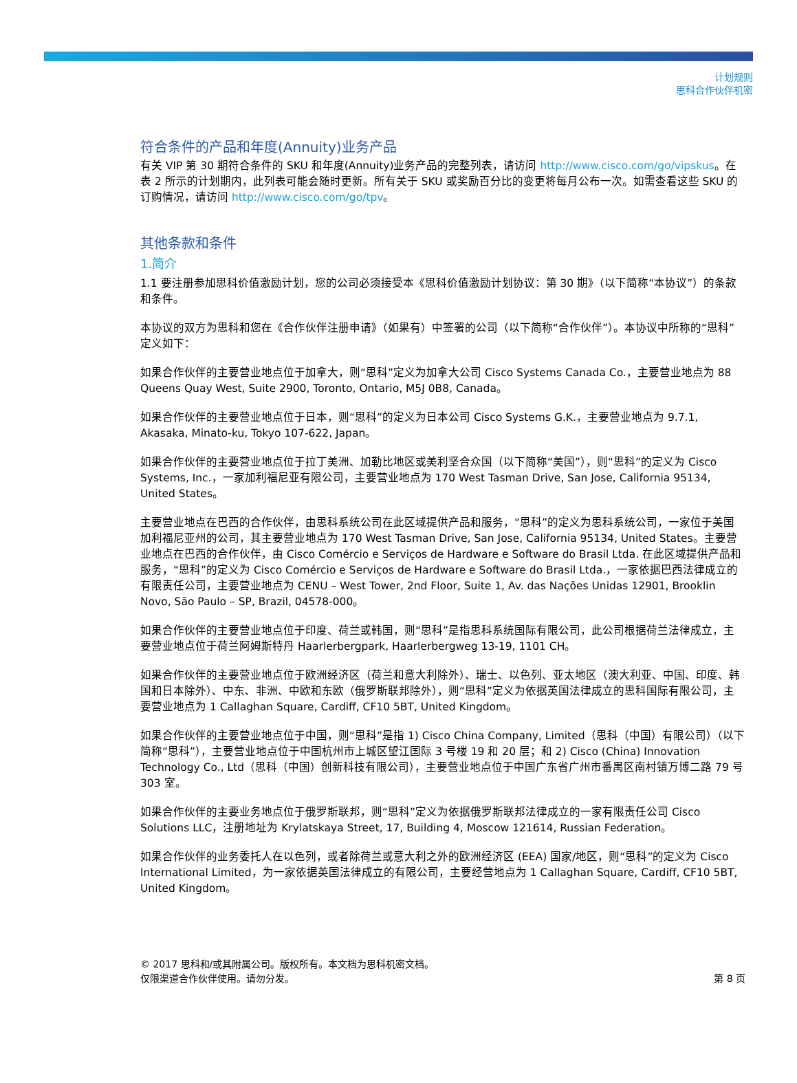计划规则
思科合作伙伴机密
符合条件的产品和年度(Annuity)业务产品
有关 VIP 第 30 期符合条件的 SKU 和年度(Annuity)业务产品的完整列表，请访问 http://www.cisco.com/go/vipskus。在表 2 所示的计划期内，此列表可能会随时更新。所有关于 SKU 或奖励百分比的变更将每月公布一次。如需查看这些 SKU 的订购情况，请访问 http://www.cisco.com/go/tpv。
其他条款和条件
1.简介
1.1 要注册参加思科价值激励计划，您的公司必须接受本《思科价值激励计划协议：第 30 期》（以下简称“本协议”）的条款和条件。
本协议的双方为思科和您在《合作伙伴注册申请》（如果有）中签署的公司（以下简称“合作伙伴”）。本协议中所称的“思科”定义如下：
如果合作伙伴的主要营业地点位于加拿大，则“思科”定义为加拿大公司 Cisco Systems Canada Co.，主要营业地点为 88 Queens Quay West, Suite 2900, Toronto, Ontario, M5J 0B8, Canada。
如果合作伙伴的主要营业地点位于日本，则“思科”的定义为日本公司 Cisco Systems G.K.，主要营业地点为 9.7.1, Akasaka, Minato-ku, Tokyo 107-622, Japan。
如果合作伙伴的主要营业地点位于拉丁美洲、加勒比地区或美利坚合众国（以下简称“美国”），则“思科”的定义为 Cisco Systems, Inc.，一家加利福尼亚有限公司，主要营业地点为 170 West Tasman Drive, San Jose, California 95134, United States。
主要营业地点在巴西的合作伙伴，由思科系统公司在此区域提供产品和服务，“思科”的定义为思科系统公司，一家位于美国加利福尼亚州的公司，其主要营业地点为 170 West Tasman Drive, San Jose, California 95134, United States。主要营业地点在巴西的合作伙伴，由 Cisco Comércio e Serviços de Hardware e Software do Brasil Ltda. 在此区域提供产品和服务，“思科”的定义为 Cisco Comércio e Serviços de Hardware e Software do Brasil Ltda.，一家依据巴西法律成立的有限责任公司，主要营业地点为 CENU – West Tower, 2nd Floor, Suite 1, Av. das Nações Unidas 12901, Brooklin Novo, São Paulo – SP, Brazil, 04578-000。
如果合作伙伴的主要营业地点位于印度、荷兰或韩国，则“思科”是指思科系统国际有限公司，此公司根据荷兰法律成立，主要营业地点位于荷兰阿姆斯特丹 Haarlerbergpark, Haarlerbergweg 13-19, 1101 CH。
如果合作伙伴的主要营业地点位于欧洲经济区（荷兰和意大利除外）、瑞士、以色列、亚太地区（澳大利亚、中国、印度、韩国和日本除外）、中东、非洲、中欧和东欧（俄罗斯联邦除外），则“思科”定义为依据英国法律成立的思科国际有限公司，主要营业地点为 1 Callaghan Square, Cardiff, CF10 5BT, United Kingdom。
如果合作伙伴的主要营业地点位于中国，则“思科”是指 1) Cisco China Company, Limited（思科（中国）有限公司）（以下简称“思科”），主要营业地点位于中国杭州市上城区望江国际 3 号楼 19 和 20 层；和 2) Cisco (China) Innovation Technology Co., Ltd（思科（中国）创新科技有限公司），主要营业地点位于中国广东省广州市番禺区南村镇万博二路 79 号 303 室。
如果合作伙伴的主要业务地点位于俄罗斯联邦，则“思科”定义为依据俄罗斯联邦法律成立的一家有限责任公司 Cisco Solutions LLC，注册地址为 Krylatskaya Street, 17, Building 4, Moscow 121614, Russian Federation。
如果合作伙伴的业务委托人在以色列，或者除荷兰或意大利之外的欧洲经济区 (EEA) 国家/地区，则“思科”的定义为 Cisco International Limited，为一家依据英国法律成立的有限公司，主要经营地点为 1 Callaghan Square, Cardiff, CF10 5BT, United Kingdom。
© 2017 思科和/或其附属公司。版权所有。本文档为思科机密文档。
仅限渠道合作伙伴使用。请勿分发。
第 8 页